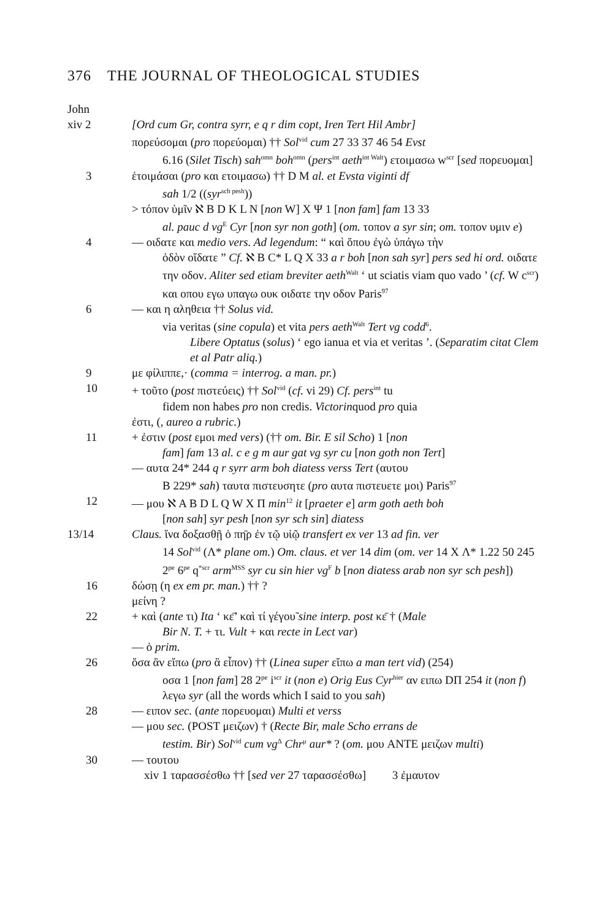376 THE JOURNAL OF THEOLOGICAL STUDIES
John
xiv 2 [Ord cum Gr, contra syrr, e q r dim copt, Iren Tert Hil Ambr]
πορεύσομαι (pro πορεύομαι) †† Sol<sup>vid</sup> cum 27 33 37 46 54 Evst
6.16 (Silet Tisch) sah<sup>omn</sup> boh<sup>omn</sup> (pers<sup>int</sup> aeth<sup>int Walt</sup>) ετοιμασω w<sup>scr</sup> [sed πορευομαι]
3 ἑτοιμάσαι (pro και ετοιμασω) †† D M al. et Evsta viginti df
sah 1/2 ((syr<sup>sch pesh</sup>))
> τόπον ὑμῖν ℵ B D K L N [non W] X Ψ 1 [non fam] fam 13 33
al. pauc d vg<sup>E</sup> Cyr [non syr non goth] (om. τοπον a syr sin; om. τοπον υμιν e)
4 — οιδατε και medio vers. Ad legendum: “ καὶ ὅπου ἐγὼ ὑπάγω τὴν
ὁδὸν οἴδατε ” Cf. ℵ B C* L Q X 33 a r boh [non sah syr] pers sed hi ord. οιδατε την οδον. Aliter sed etiam breviter aeth<sup>Walt</sup> ‘ ut sciatis viam quo vado ’ (cf. W c<sup>scr</sup>) και οπου εγω υπαγω ουκ οιδατε την οδον Paris<sup>97</sup>
6 — και η αληθεια †† Solus vid.
via veritas (sine copula) et vita pers aeth<sup>Walt</sup> Tert vg codd<sup>6</sup>.
Libere Optatus (solus) ‘ ego ianua et via et veritas ’. (Separatim citat Clem et al Patr aliq.)
9 με φίλιππε,· (comma = interrog. a man. pr.)
10 + τοῦτο (post πιστεύεις) †† Sol<sup>vid</sup> (cf. vi 29) Cf. pers<sup>int</sup> tu
fidem non habes pro non credis. Victorinquod pro quia
ἐστι, (, aureo a rubric.)
11 + ἐστιν (post εμοι med vers) (†† om. Bir. E sil Scho) 1 [non
fam] fam 13 al. c e g m aur gat vg syr cu [non goth non Tert]
— αυτα 24* 244 q r syrr arm boh diatess verss Tert (αυτου
B 229* sah) ταυτα πιστευσητε (pro αυτα πιστευετε μοι) Paris<sup>97</sup>
12 — μου ℵ A B D L Q W X Π min<sup>12</sup> it [praeter e] arm goth aeth boh
[non sah] syr pesh [non syr sch sin] diatess
13/14 Claus. ἵνα δοξασθῇ ὁ πη̄ρ ἐν τῷ υἱῷ transfert ex ver 13 ad fin. ver
14 Sol<sup>vid</sup> (Λ* plane om.) Om. claus. et ver 14 dim (om. ver 14 X Λ* 1.22 50 245 2<sup>pe</sup> 6<sup>pe</sup> q<sup>*scr</sup> arm<sup>MSS</sup> syr cu sin hier vg<sup>F</sup> b [non diatess arab non syr sch pesh])
16 δώσῃ (η ex em pr. man.) †† ?
μείνη ?
22 + καὶ (ante τι) Ita ‘ κε̄’ καὶ τί γέγου̃ sine interp. post κε̄ † (Male
Bir N. T. + τι. Vult + και recte in Lect var)
— ὁ prim.
26 ὅσα ἂν εἴπω (pro ἃ εἶπον) †† (Linea super εἴπω a man tert vid) (254)
οσα 1 [non fam] 28 2<sup>pe</sup> i<sup>scr</sup> it (non e) Orig Eus Cyr<sup>hier</sup> αν ειπω DΠ 254 it (non f) λεγω syr (all the words which I said to you sah)
28 — ειπον sec. (ante πορευομαι) Multi et verss
— μου sec. (POST μειζων) † (Recte Bir, male Scho errans de
testim. Bir) Sol<sup>vid</sup> cum vg<sup>Δ</sup> Chr<sup>μ</sup> aur* ? (om. μου ANTE μειζων multi)
30 — τουτου
xiv 1 ταρασσέσθω †† [sed ver 27 ταρασσέσθω] 3 ἐμαυτον